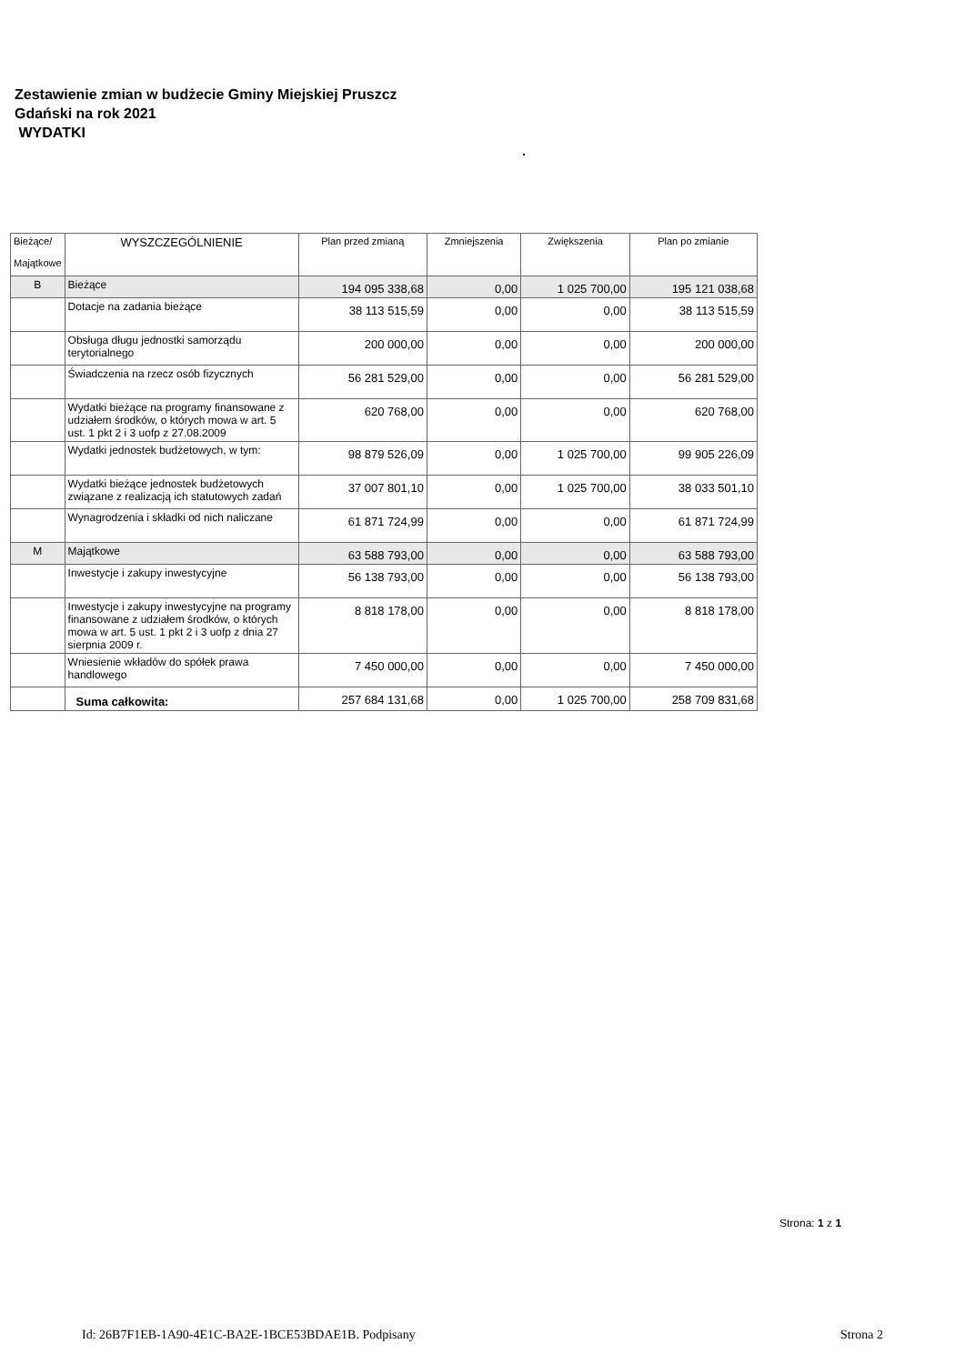Zestawienie zmian w budżecie Gminy Miejskiej Pruszcz
Gdański na rok 2021
WYDATKI
.
| Bieżące/ Majątkowe | WYSZCZEGÓLNIENIE | Plan przed zmianą | Zmniejszenia | Zwiększenia | Plan po zmianie |
| --- | --- | --- | --- | --- | --- |
| B | Bieżące | 194 095 338,68 | 0,00 | 1 025 700,00 | 195 121 038,68 |
| | Dotacje na zadania bieżące | 38 113 515,59 | 0,00 | 0,00 | 38 113 515,59 |
| | Obsługa długu jednostki samorządu terytorialnego | 200 000,00 | 0,00 | 0,00 | 200 000,00 |
| | Świadczenia na rzecz osób fizycznych | 56 281 529,00 | 0,00 | 0,00 | 56 281 529,00 |
| | Wydatki bieżące na programy finansowane z udziałem środków, o których mowa w art. 5 ust. 1 pkt 2 i 3 uofp z 27.08.2009 | 620 768,00 | 0,00 | 0,00 | 620 768,00 |
| | Wydatki jednostek budżetowych, w tym: | 98 879 526,09 | 0,00 | 1 025 700,00 | 99 905 226,09 |
| | Wydatki bieżące jednostek budżetowych związane z realizacją ich statutowych zadań | 37 007 801,10 | 0,00 | 1 025 700,00 | 38 033 501,10 |
| | Wynagrodzenia i składki od nich naliczane | 61 871 724,99 | 0,00 | 0,00 | 61 871 724,99 |
| M | Majątkowe | 63 588 793,00 | 0,00 | 0,00 | 63 588 793,00 |
| | Inwestycje i zakupy inwestycyjne | 56 138 793,00 | 0,00 | 0,00 | 56 138 793,00 |
| | Inwestycje i zakupy inwestycyjne na programy finansowane z udziałem środków, o których mowa w art. 5 ust. 1 pkt 2 i 3 uofp z dnia 27 sierpnia 2009 r. | 8 818 178,00 | 0,00 | 0,00 | 8 818 178,00 |
| | Wniesienie wkładów do spółek prawa handlowego | 7 450 000,00 | 0,00 | 0,00 | 7 450 000,00 |
| | Suma całkowita: | 257 684 131,68 | 0,00 | 1 025 700,00 | 258 709 831,68 |
Strona: 1 z 1
Id: 26B7F1EB-1A90-4E1C-BA2E-1BCE53BDAE1B. Podpisany
Strona 2